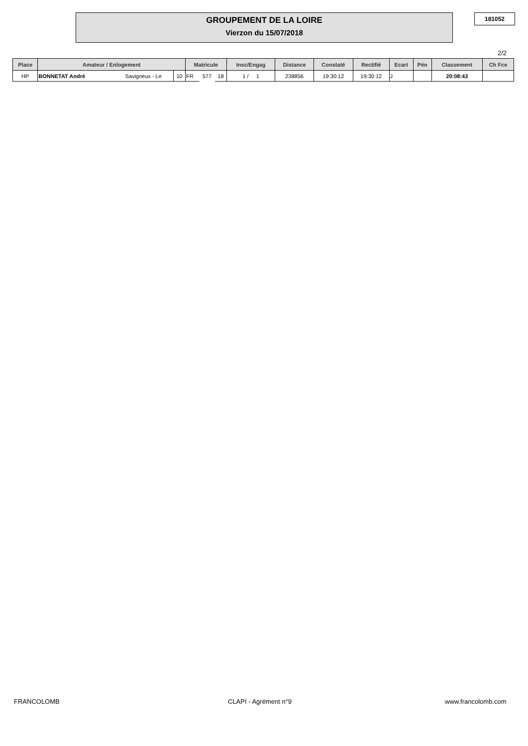GROUPEMENT DE LA LOIRE
Vierzon du 15/07/2018
181052
2/2
| Place | Amateur / Enlogement | | | Matricule | | | Insc/Engag | Distance | Constaté | Rectifié | Ecart | Pén | Classement | Ch Fce |
| --- | --- | --- | --- | --- | --- | --- | --- | --- | --- | --- | --- | --- | --- | --- |
| HP | BONNETAT André | Savigneux - Le | 10 | FR | 577 | 18 | 1 / 1 | 238856 | 19:30:12 | 19:30:12 | J | | 20:08:43 | |
FRANCOLOMB CLAPI - Agrément n°9 www.francolomb.com